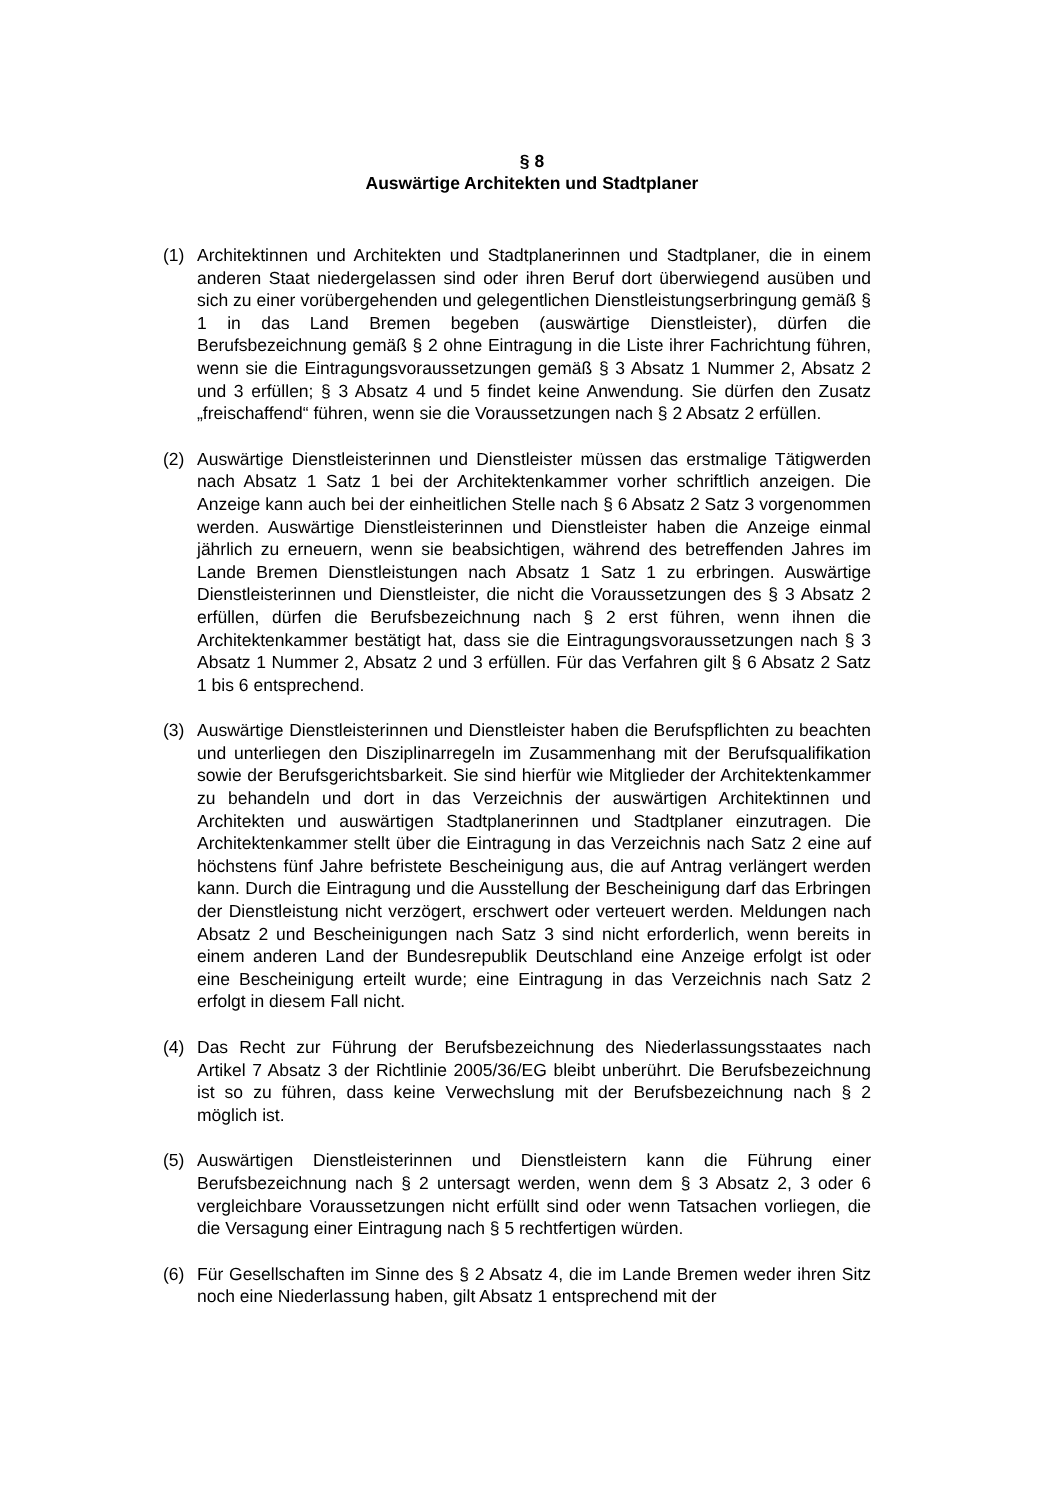§ 8
Auswärtige Architekten und Stadtplaner
(1) Architektinnen und Architekten und Stadtplanerinnen und Stadtplaner, die in einem anderen Staat niedergelassen sind oder ihren Beruf dort überwiegend ausüben und sich zu einer vorübergehenden und gelegentlichen Dienstleistungserbringung gemäß § 1 in das Land Bremen begeben (auswärtige Dienstleister), dürfen die Berufsbezeichnung gemäß § 2 ohne Eintragung in die Liste ihrer Fachrichtung führen, wenn sie die Eintragungsvoraussetzungen gemäß § 3 Absatz 1 Nummer 2, Absatz 2 und 3 erfüllen; § 3 Absatz 4 und 5 findet keine Anwendung. Sie dürfen den Zusatz „freischaffend“ führen, wenn sie die Voraussetzungen nach § 2 Absatz 2 erfüllen.
(2) Auswärtige Dienstleisterinnen und Dienstleister müssen das erstmalige Tätigwerden nach Absatz 1 Satz 1 bei der Architektenkammer vorher schriftlich anzeigen. Die Anzeige kann auch bei der einheitlichen Stelle nach § 6 Absatz 2 Satz 3 vorgenommen werden. Auswärtige Dienstleisterinnen und Dienstleister haben die Anzeige einmal jährlich zu erneuern, wenn sie beabsichtigen, während des betreffenden Jahres im Lande Bremen Dienstleistungen nach Absatz 1 Satz 1 zu erbringen. Auswärtige Dienstleisterinnen und Dienstleister, die nicht die Voraussetzungen des § 3 Absatz 2 erfüllen, dürfen die Berufsbezeichnung nach § 2 erst führen, wenn ihnen die Architektenkammer bestätigt hat, dass sie die Eintragungsvoraussetzungen nach § 3 Absatz 1 Nummer 2, Absatz 2 und 3 erfüllen. Für das Verfahren gilt § 6 Absatz 2 Satz 1 bis 6 entsprechend.
(3) Auswärtige Dienstleisterinnen und Dienstleister haben die Berufspflichten zu beachten und unterliegen den Disziplinarregeln im Zusammenhang mit der Berufsqualifikation sowie der Berufsgerichtsbarkeit. Sie sind hierfür wie Mitglieder der Architektenkammer zu behandeln und dort in das Verzeichnis der auswärtigen Architektinnen und Architekten und auswärtigen Stadtplanerinnen und Stadtplaner einzutragen. Die Architektenkammer stellt über die Eintragung in das Verzeichnis nach Satz 2 eine auf höchstens fünf Jahre befristete Bescheinigung aus, die auf Antrag verlängert werden kann. Durch die Eintragung und die Ausstellung der Bescheinigung darf das Erbringen der Dienstleistung nicht verzögert, erschwert oder verteuert werden. Meldungen nach Absatz 2 und Bescheinigungen nach Satz 3 sind nicht erforderlich, wenn bereits in einem anderen Land der Bundesrepublik Deutschland eine Anzeige erfolgt ist oder eine Bescheinigung erteilt wurde; eine Eintragung in das Verzeichnis nach Satz 2 erfolgt in diesem Fall nicht.
(4) Das Recht zur Führung der Berufsbezeichnung des Niederlassungsstaates nach Artikel 7 Absatz 3 der Richtlinie 2005/36/EG bleibt unberührt. Die Berufsbezeichnung ist so zu führen, dass keine Verwechslung mit der Berufsbezeichnung nach § 2 möglich ist.
(5) Auswärtigen Dienstleisterinnen und Dienstleistern kann die Führung einer Berufsbezeichnung nach § 2 untersagt werden, wenn dem § 3 Absatz 2, 3 oder 6 vergleichbare Voraussetzungen nicht erfüllt sind oder wenn Tatsachen vorliegen, die die Versagung einer Eintragung nach § 5 rechtfertigen würden.
(6) Für Gesellschaften im Sinne des § 2 Absatz 4, die im Lande Bremen weder ihren Sitz noch eine Niederlassung haben, gilt Absatz 1 entsprechend mit der